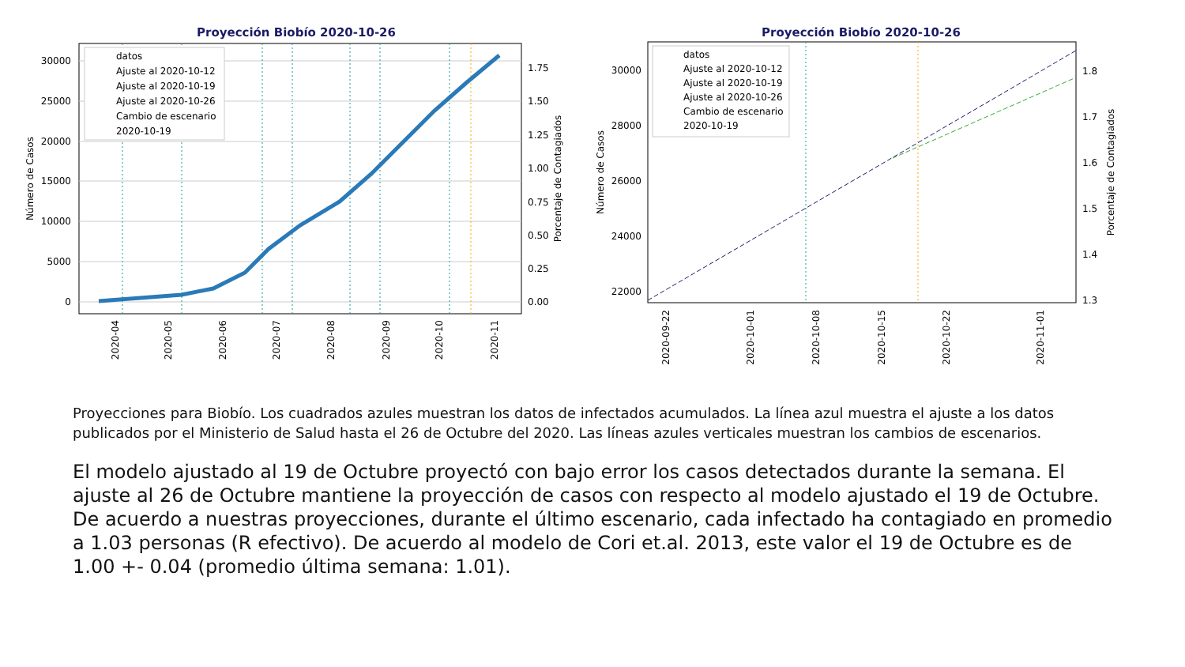Proyección Biobío 2020-10-26
30000
25000
20000
15000
10000
5000
0
1.75
1.50
1.25
1.00
0.75
0.50
0.25
0.00
Número de Casos
Porcentaje de Contagiados
2020-04
2020-05
2020-06
2020-07
2020-08
2020-09
2020-10
2020-11
datos
Ajuste al 2020-10-12
Ajuste al 2020-10-19
Ajuste al 2020-10-26
Cambio de escenario
2020-10-19
Proyección Biobío 2020-10-26
30000
28000
26000
24000
22000
1.8
1.7
1.6
1.5
1.4
1.3
Número de Casos
Porcentaje de Contagiados
2020-09-22
2020-10-01
2020-10-08
2020-10-15
2020-10-22
2020-11-01
datos
Ajuste al 2020-10-12
Ajuste al 2020-10-19
Ajuste al 2020-10-26
Cambio de escenario
2020-10-19
Proyecciones para Biobío. Los cuadrados azules muestran los datos de infectados acumulados. La línea azul muestra el ajuste a los datos publicados por el Ministerio de Salud hasta el 26 de Octubre del 2020. Las líneas azules verticales muestran los cambios de escenarios.
El modelo ajustado al 19 de Octubre proyectó con bajo error los casos detectados durante la semana. El ajuste al 26 de Octubre mantiene la proyección de casos con respecto al modelo ajustado el 19 de Octubre. De acuerdo a nuestras proyecciones, durante el último escenario, cada infectado ha contagiado en promedio a 1.03 personas (R efectivo). De acuerdo al modelo de Cori et.al. 2013, este valor el 19 de Octubre es de 1.00 +- 0.04 (promedio última semana: 1.01).